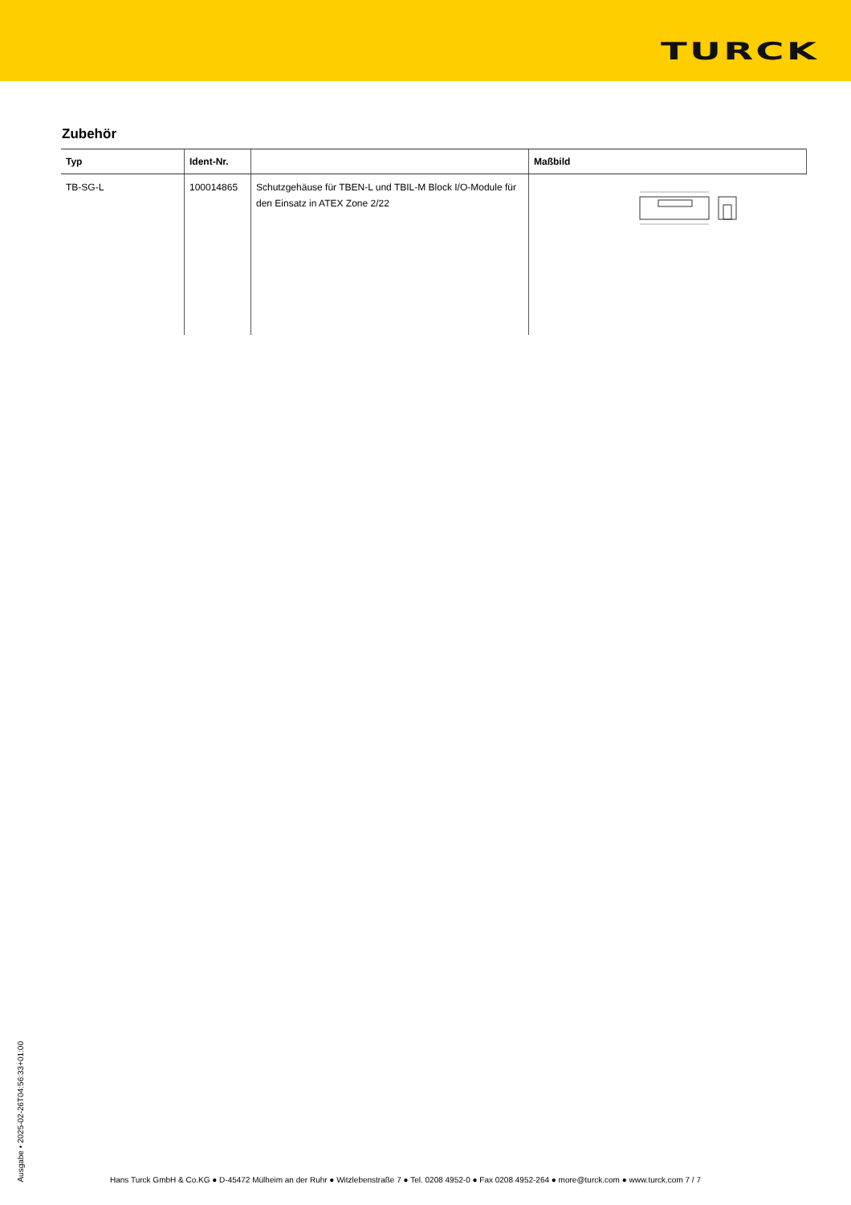TURCK
Zubehör
| Typ | Ident-Nr. | | Maßbild |
| --- | --- | --- | --- |
| TB-SG-L | 100014865 | Schutzgehäuse für TBEN-L und TBIL-M Block I/O-Module für den Einsatz in ATEX Zone 2/22 | |
Ausgabe • 2025-02-26T04:56:33+01:00
Hans Turck GmbH & Co.KG ● D-45472 Mülheim an der Ruhr ● Witzlebenstraße 7 ● Tel. 0208 4952-0 ● Fax 0208 4952-264 ● more@turck.com ● www.turck.com 7 / 7